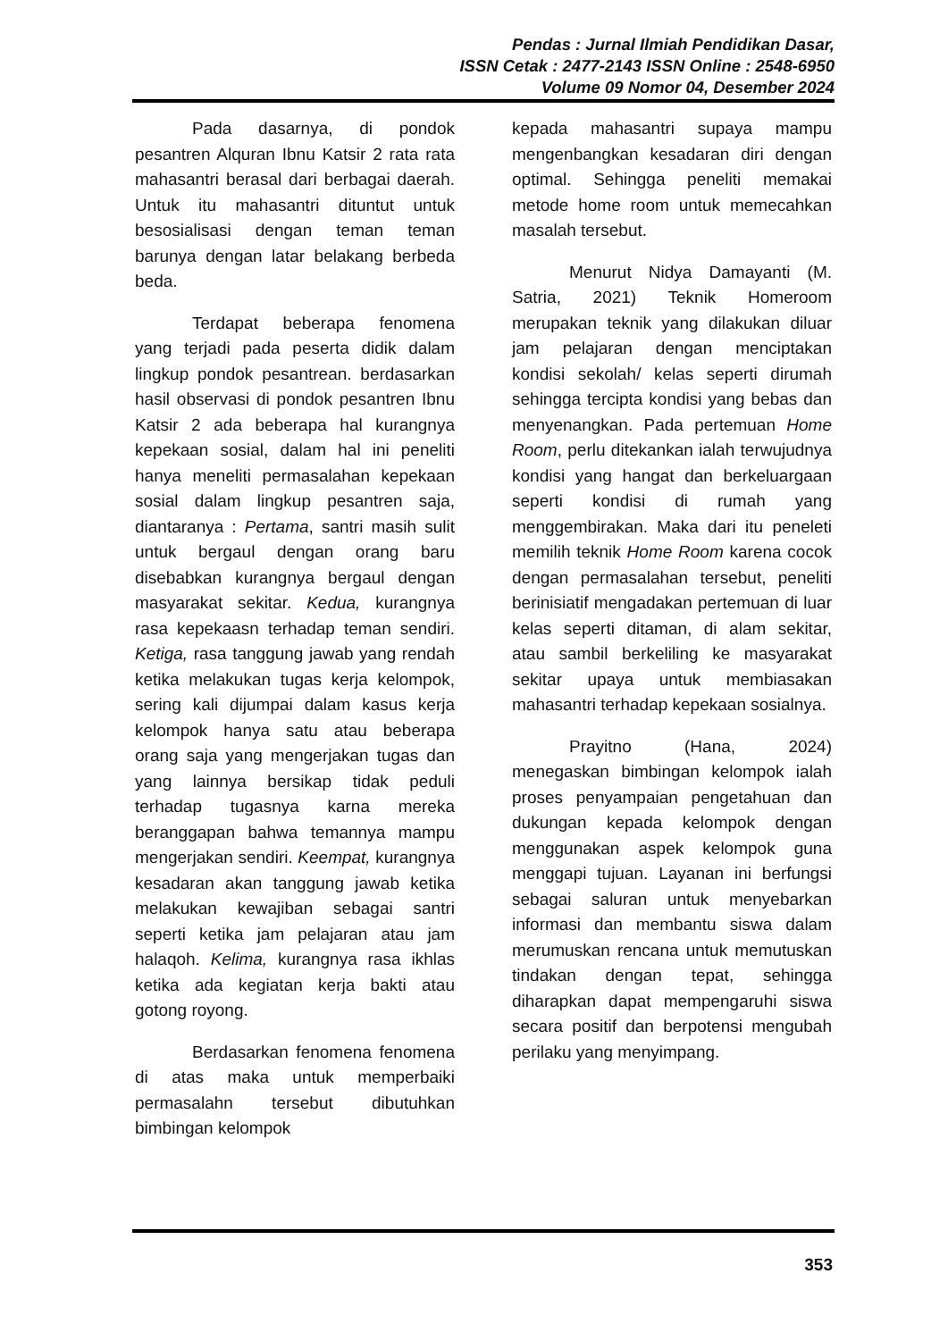Pendas : Jurnal Ilmiah Pendidikan Dasar,
ISSN Cetak : 2477-2143 ISSN Online : 2548-6950
Volume 09 Nomor 04, Desember 2024
Pada dasarnya, di pondok pesantren Alquran Ibnu Katsir 2 rata rata mahasantri berasal dari berbagai daerah. Untuk itu mahasantri dituntut untuk besosialisasi dengan teman teman barunya dengan latar belakang berbeda beda.
Terdapat beberapa fenomena yang terjadi pada peserta didik dalam lingkup pondok pesantrean. berdasarkan hasil observasi di pondok pesantren Ibnu Katsir 2 ada beberapa hal kurangnya kepekaan sosial, dalam hal ini peneliti hanya meneliti permasalahan kepekaan sosial dalam lingkup pesantren saja, diantaranya : Pertama, santri masih sulit untuk bergaul dengan orang baru disebabkan kurangnya bergaul dengan masyarakat sekitar. Kedua, kurangnya rasa kepekaasn terhadap teman sendiri. Ketiga, rasa tanggung jawab yang rendah ketika melakukan tugas kerja kelompok, sering kali dijumpai dalam kasus kerja kelompok hanya satu atau beberapa orang saja yang mengerjakan tugas dan yang lainnya bersikap tidak peduli terhadap tugasnya karna mereka beranggapan bahwa temannya mampu mengerjakan sendiri. Keempat, kurangnya kesadaran akan tanggung jawab ketika melakukan kewajiban sebagai santri seperti ketika jam pelajaran atau jam halaqoh. Kelima, kurangnya rasa ikhlas ketika ada kegiatan kerja bakti atau gotong royong.
Berdasarkan fenomena fenomena di atas maka untuk memperbaiki permasalahn tersebut dibutuhkan bimbingan kelompok
kepada mahasantri supaya mampu mengenbangkan kesadaran diri dengan optimal. Sehingga peneliti memakai metode home room untuk memecahkan masalah tersebut.
Menurut Nidya Damayanti (M. Satria, 2021) Teknik Homeroom merupakan teknik yang dilakukan diluar jam pelajaran dengan menciptakan kondisi sekolah/ kelas seperti dirumah sehingga tercipta kondisi yang bebas dan menyenangkan. Pada pertemuan Home Room, perlu ditekankan ialah terwujudnya kondisi yang hangat dan berkeluargaan seperti kondisi di rumah yang menggembirakan. Maka dari itu peneleti memilih teknik Home Room karena cocok dengan permasalahan tersebut, peneliti berinisiatif mengadakan pertemuan di luar kelas seperti ditaman, di alam sekitar, atau sambil berkeliling ke masyarakat sekitar upaya untuk membiasakan mahasantri terhadap kepekaan sosialnya.
Prayitno (Hana, 2024) menegaskan bimbingan kelompok ialah proses penyampaian pengetahuan dan dukungan kepada kelompok dengan menggunakan aspek kelompok guna menggapi tujuan. Layanan ini berfungsi sebagai saluran untuk menyebarkan informasi dan membantu siswa dalam merumuskan rencana untuk memutuskan tindakan dengan tepat, sehingga diharapkan dapat mempengaruhi siswa secara positif dan berpotensi mengubah perilaku yang menyimpang.
353